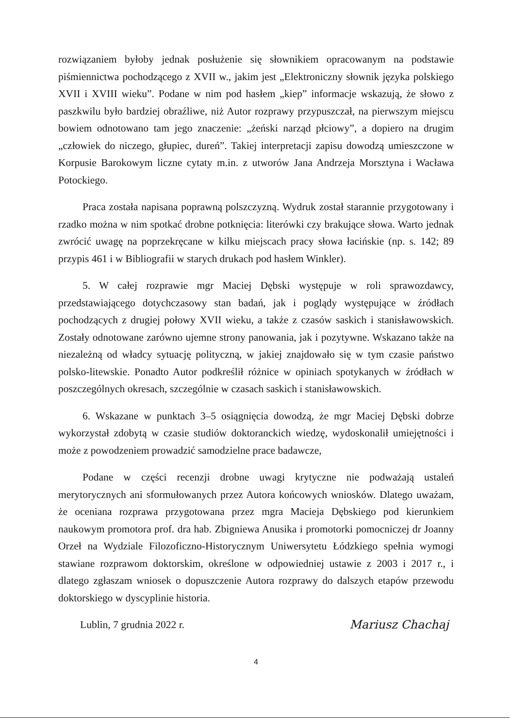rozwiązaniem byłoby jednak posłużenie się słownikiem opracowanym na podstawie piśmiennictwa pochodzącego z XVII w., jakim jest „Elektroniczny słownik języka polskiego XVII i XVIII wieku”. Podane w nim pod hasłem „kiep” informacje wskazują, że słowo z paszkwilu było bardziej obraźliwe, niż Autor rozprawy przypuszczał, na pierwszym miejscu bowiem odnotowano tam jego znaczenie: „żeński narząd płciowy”, a dopiero na drugim „człowiek do niczego, głupiec, dureń”. Takiej interpretacji zapisu dowodzą umieszczone w Korpusie Barokowym liczne cytaty m.in. z utworów Jana Andrzeja Morsztyna i Wacława Potockiego.
Praca została napisana poprawną polszczyzną. Wydruk został starannie przygotowany i rzadko można w nim spotkać drobne potknięcia: literówki czy brakujące słowa. Warto jednak zwrócić uwagę na poprzekręcane w kilku miejscach pracy słowa łacińskie (np. s. 142; 89 przypis 461 i w Bibliografii w starych drukach pod hasłem Winkler).
5. W całej rozprawie mgr Maciej Dębski występuje w roli sprawozdawcy, przedstawiającego dotychczasowy stan badań, jak i poglądy występujące w źródłach pochodzących z drugiej połowy XVII wieku, a także z czasów saskich i stanisławowskich. Zostały odnotowane zarówno ujemne strony panowania, jak i pozytywne. Wskazano także na niezależną od władcy sytuację polityczną, w jakiej znajdowało się w tym czasie państwo polsko-litewskie. Ponadto Autor podkreślił różnice w opiniach spotykanych w źródłach w poszczególnych okresach, szczególnie w czasach saskich i stanisławowskich.
6. Wskazane w punktach 3–5 osiągnięcia dowodzą, że mgr Maciej Dębski dobrze wykorzystał zdobytą w czasie studiów doktoranckich wiedzę, wydoskonalił umiejętności i może z powodzeniem prowadzić samodzielne prace badawcze,
Podane w części recenzji drobne uwagi krytyczne nie podważają ustaleń merytorycznych ani sformułowanych przez Autora końcowych wniosków. Dlatego uważam, że oceniana rozprawa przygotowana przez mgra Macieja Dębskiego pod kierunkiem naukowym promotora prof. dra hab. Zbigniewa Anusika i promotorki pomocniczej dr Joanny Orzeł na Wydziale Filozoficzno-Historycznym Uniwersytetu Łódzkiego spełnia wymogi stawiane rozprawom doktorskim, określone w odpowiedniej ustawie z 2003 i 2017 r., i dlatego zgłaszam wniosek o dopuszczenie Autora rozprawy do dalszych etapów przewodu doktorskiego w dyscyplinie historia.
Lublin, 7 grudnia 2022 r. Mariusz Chachaj
4